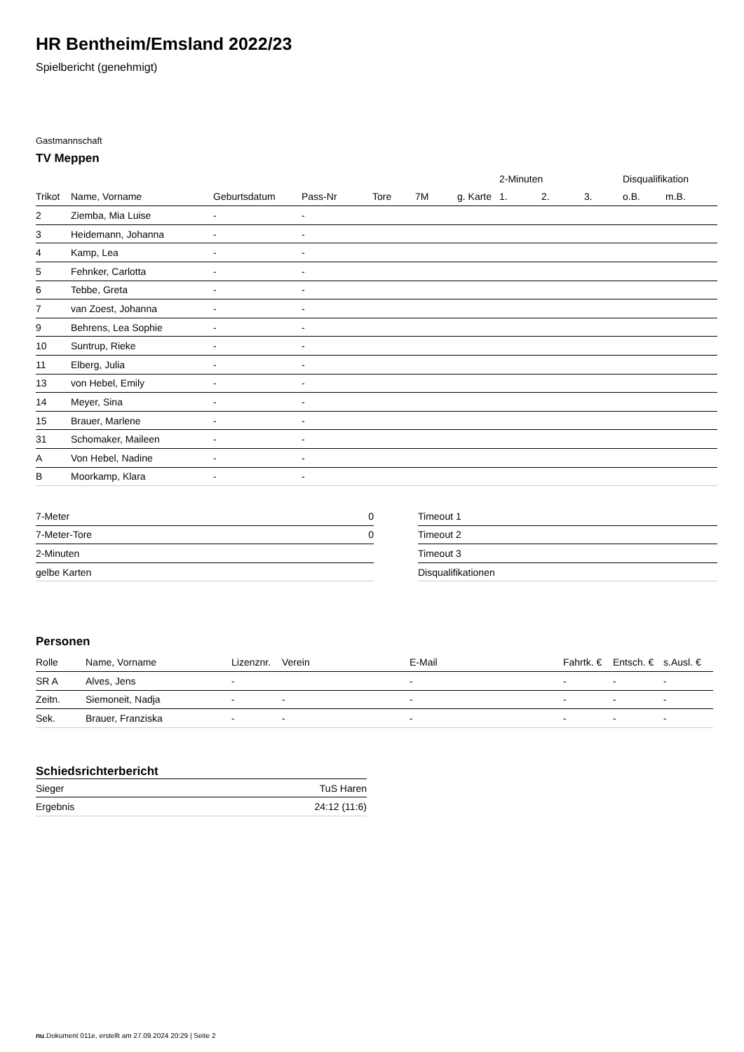HR Bentheim/Emsland 2022/23
Spielbericht (genehmigt)
Gastmannschaft
TV Meppen
| | | | | | | | 2-Minuten | | | Disqualifikation | |
| --- | --- | --- | --- | --- | --- | --- | --- | --- | --- | --- | --- |
| Trikot | Name, Vorname | Geburtsdatum | Pass-Nr | Tore | 7M | g. Karte | 1. | 2. | 3. | o.B. | m.B. |
| 2 | Ziemba, Mia Luise | - | - | | | | | | | | |
| 3 | Heidemann, Johanna | - | - | | | | | | | | |
| 4 | Kamp, Lea | - | - | | | | | | | | |
| 5 | Fehnker, Carlotta | - | - | | | | | | | | |
| 6 | Tebbe, Greta | - | - | | | | | | | | |
| 7 | van Zoest, Johanna | - | - | | | | | | | | |
| 9 | Behrens, Lea Sophie | - | - | | | | | | | | |
| 10 | Suntrup, Rieke | - | - | | | | | | | | |
| 11 | Elberg, Julia | - | - | | | | | | | | |
| 13 | von Hebel, Emily | - | - | | | | | | | | |
| 14 | Meyer, Sina | - | - | | | | | | | | |
| 15 | Brauer, Marlene | - | - | | | | | | | | |
| 31 | Schomaker, Maileen | - | - | | | | | | | | |
| A | Von Hebel, Nadine | - | - | | | | | | | | |
| B | Moorkamp, Klara | - | - | | | | | | | | |
| 7-Meter | 0 |
| 7-Meter-Tore | 0 |
| 2-Minuten | |
| gelbe Karten | |
| Timeout 1 |
| Timeout 2 |
| Timeout 3 |
| Disqualifikationen |
Personen
| Rolle | Name, Vorname | Lizenznr. | Verein | E-Mail | Fahrtk. € | Entsch. € | s.Ausl. € |
| --- | --- | --- | --- | --- | --- | --- | --- |
| SR A | Alves, Jens | - | | - | - | - | - |
| Zeitn. | Siemoneit, Nadja | - | - | - | - | - | - |
| Sek. | Brauer, Franziska | - | - | - | - | - | - |
Schiedsrichterbericht
| Sieger | TuS Haren |
| Ergebnis | 24:12 (11:6) |
nu.Dokument 011e, erstellt am 27.09.2024 20:29 | Seite 2